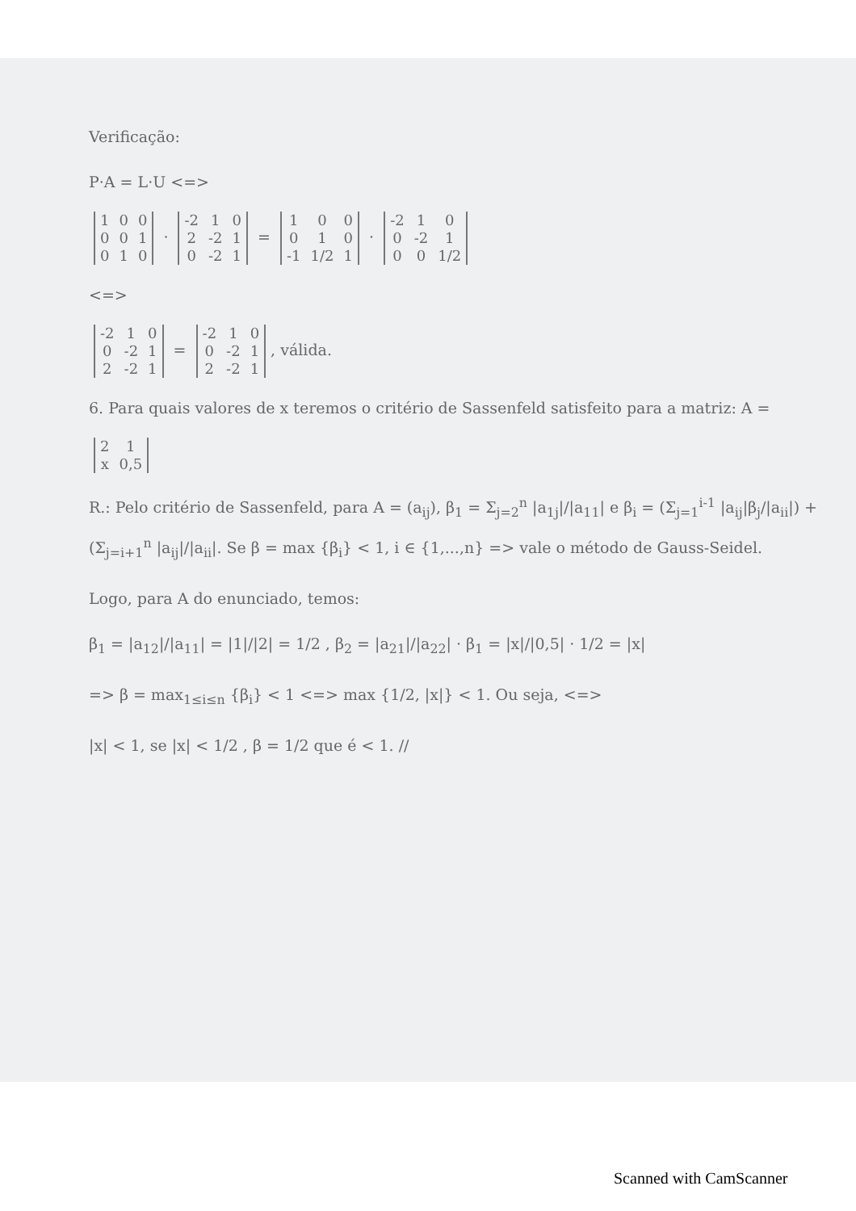Verificação:
P·A = L·U <=>
| 1 | 0 | 0 |
| 0 | 0 | 1 |
| 0 | 1 | 0 |
·
| -2 | 1 | 0 |
| 2 | -2 | 1 |
| 0 | -2 | 1 |
=
| 1 | 0 | 0 |
| 0 | 1 | 0 |
| -1 | 1/2 | 1 |
·
| -2 | 1 | 0 |
| 0 | -2 | 1 |
| 0 | 0 | 1/2 |
<=>
| -2 | 1 | 0 |
| 0 | -2 | 1 |
| 2 | -2 | 1 |
=
| -2 | 1 | 0 |
| 0 | -2 | 1 |
| 2 | -2 | 1 |
, válida.
6. Para quais valores de x teremos o critério de Sassenfeld satisfeito para a matriz: A =
| 2 | 1 |
| x | 0,5 |
R.: Pelo critério de Sassenfeld, para A = (a<sub>ij</sub>), β<sub>1</sub> = Σ<sub>j=2</sub><sup>n</sup> |a<sub>1j</sub>|/|a<sub>11</sub>| e β<sub>i</sub> = (Σ<sub>j=1</sub><sup>i-1</sup> |a<sub>ij</sub>|β<sub>j</sub>/|a<sub>ii</sub>|) + (Σ<sub>j=i+1</sub><sup>n</sup> |a<sub>ij</sub>|/|a<sub>ii</sub>|. Se β = max {β<sub>i</sub>} < 1, i ∈ {1,...,n} => vale o método de Gauss-Seidel.
Logo, para A do enunciado, temos:
β<sub>1</sub> = |a<sub>12</sub>|/|a<sub>11</sub>| = |1|/|2| = 1/2 , β<sub>2</sub> = |a<sub>21</sub>|/|a<sub>22</sub>| · β<sub>1</sub> = |x|/|0,5| · 1/2 = |x|
=> β = max<sub>1≤i≤n</sub> {β<sub>i</sub>} < 1 <=> max {1/2, |x|} < 1. Ou seja, <=>
|x| < 1, se |x| < 1/2 , β = 1/2 que é < 1. //
Scanned with CamScanner